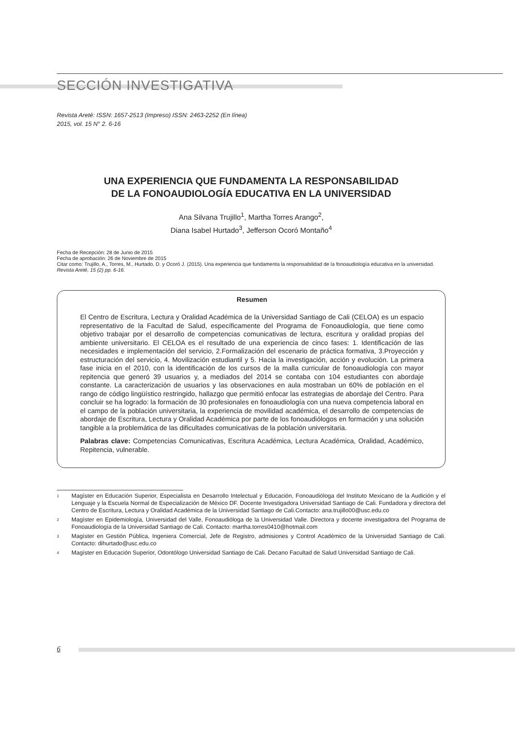SECCIÓN INVESTIGATIVA
Revista Areté: ISSN: 1657-2513 (Impreso) ISSN: 2463-2252 (En línea)
2015, vol. 15 N° 2. 6-16
UNA EXPERIENCIA QUE FUNDAMENTA LA RESPONSABILIDAD
DE LA FONOAUDIOLOGÍA EDUCATIVA EN LA UNIVERSIDAD
Ana Silvana Trujillo<sup>1</sup>, Martha Torres Arango<sup>2</sup>,
Diana Isabel Hurtado<sup>3</sup>, Jefferson Ocoró Montaño<sup>4</sup>
Fecha de Recepción: 28 de Junio de 2015
Fecha de aprobación: 26 de Noviembre de 2015
Citar como: Trujillo, A., Torres, M., Hurtado, D. y Ocoró J. (2015). Una experiencia que fundamenta la responsabilidad de la fonoaudiología educativa en la universidad. Revista Areté, 15 (2) pp. 6-16.
Resumen
El Centro de Escritura, Lectura y Oralidad Académica de la Universidad Santiago de Cali (CELOA) es un espacio representativo de la Facultad de Salud, específicamente del Programa de Fonoaudiología, que tiene como objetivo trabajar por el desarrollo de competencias comunicativas de lectura, escritura y oralidad propias del ambiente universitario. El CELOA es el resultado de una experiencia de cinco fases: 1. Identificación de las necesidades e implementación del servicio, 2.Formalización del escenario de práctica formativa, 3.Proyección y estructuración del servicio, 4. Movilización estudiantil y 5. Hacia la investigación, acción y evolución. La primera fase inicia en el 2010, con la identificación de los cursos de la malla curricular de fonoaudiología con mayor repitencia que generó 39 usuarios y, a mediados del 2014 se contaba con 104 estudiantes con abordaje constante. La caracterización de usuarios y las observaciones en aula mostraban un 60% de población en el rango de código lingüístico restringido, hallazgo que permitió enfocar las estrategias de abordaje del Centro. Para concluir se ha logrado: la formación de 30 profesionales en fonoaudiología con una nueva competencia laboral en el campo de la población universitaria, la experiencia de movilidad académica, el desarrollo de competencias de abordaje de Escritura, Lectura y Oralidad Académica por parte de los fonoaudiólogos en formación y una solución tangible a la problemática de las dificultades comunicativas de la población universitaria.
Palabras clave: Competencias Comunicativas, Escritura Académica, Lectura Académica, Oralidad, Académico, Repitencia, vulnerable.
<sup>1</sup> Magíster en Educación Superior, Especialista en Desarrollo Intelectual y Educación, Fonoaudióloga del Instituto Mexicano de la Audición y el Lenguaje y la Escuela Normal de Especialización de México DF. Docente Investigadora Universidad Santiago de Cali. Fundadora y directora del Centro de Escritura, Lectura y Oralidad Académica de la Universidad Santiago de Cali.Contacto: ana.trujillo00@usc.edu.co
<sup>2</sup> Magíster en Epidemiología, Universidad del Valle, Fonoaudióloga de la Universidad Valle. Directora y docente investigadora del Programa de Fonoaudiología de la Universidad Santiago de Cali. Contacto: martha.torres0410@hotmail.com
<sup>3</sup> Magíster en Gestión Pública, Ingeniera Comercial, Jefe de Registro, admisiones y Control Académico de la Universidad Santiago de Cali. Contacto: dihurtado@usc.edu.co
<sup>4</sup> Magíster en Educación Superior, Odontólogo Universidad Santiago de Cali. Decano Facultad de Salud Universidad Santiago de Cali.
6